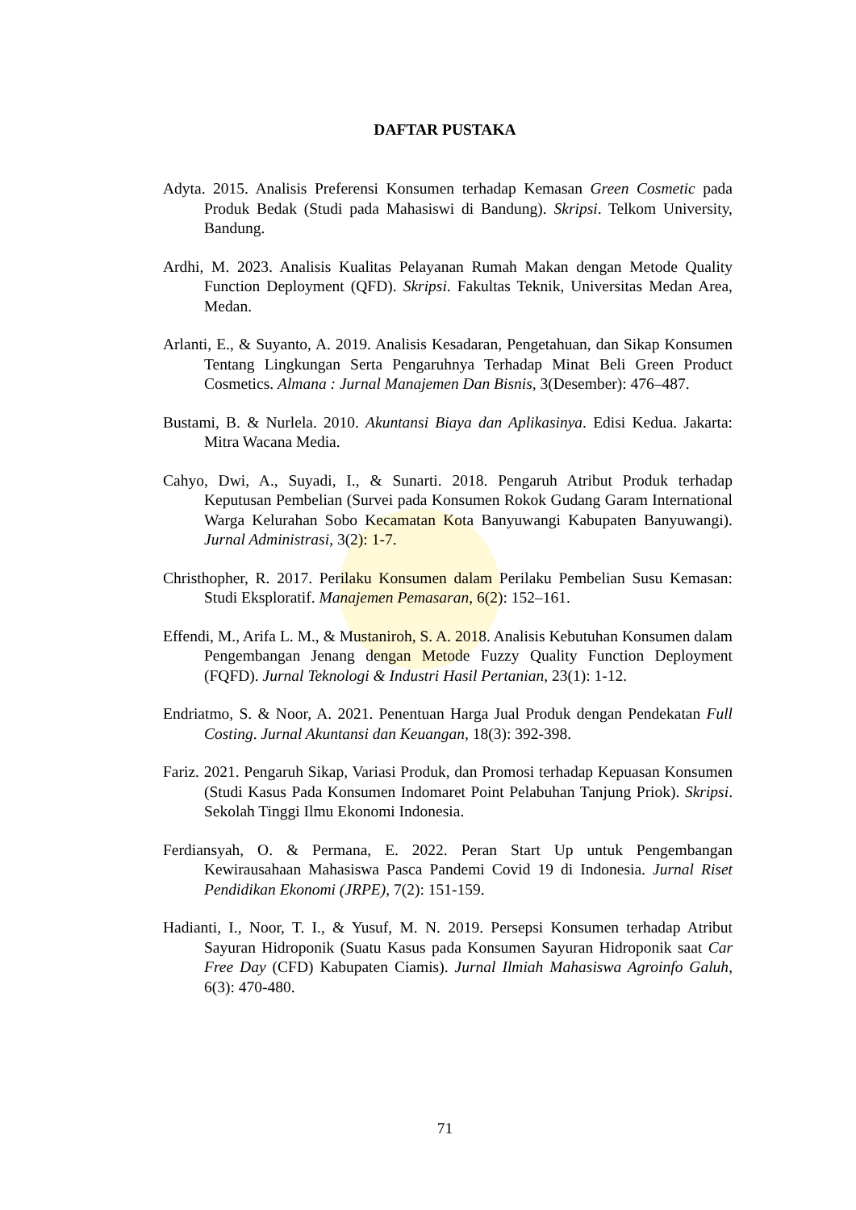DAFTAR PUSTAKA
Adyta. 2015. Analisis Preferensi Konsumen terhadap Kemasan Green Cosmetic pada Produk Bedak (Studi pada Mahasiswi di Bandung). Skripsi. Telkom University, Bandung.
Ardhi, M. 2023. Analisis Kualitas Pelayanan Rumah Makan dengan Metode Quality Function Deployment (QFD). Skripsi. Fakultas Teknik, Universitas Medan Area, Medan.
Arlanti, E., & Suyanto, A. 2019. Analisis Kesadaran, Pengetahuan, dan Sikap Konsumen Tentang Lingkungan Serta Pengaruhnya Terhadap Minat Beli Green Product Cosmetics. Almana : Jurnal Manajemen Dan Bisnis, 3(Desember): 476–487.
Bustami, B. & Nurlela. 2010. Akuntansi Biaya dan Aplikasinya. Edisi Kedua. Jakarta: Mitra Wacana Media.
Cahyo, Dwi, A., Suyadi, I., & Sunarti. 2018. Pengaruh Atribut Produk terhadap Keputusan Pembelian (Survei pada Konsumen Rokok Gudang Garam International Warga Kelurahan Sobo Kecamatan Kota Banyuwangi Kabupaten Banyuwangi). Jurnal Administrasi, 3(2): 1-7.
Christhopher, R. 2017. Perilaku Konsumen dalam Perilaku Pembelian Susu Kemasan: Studi Eksploratif. Manajemen Pemasaran, 6(2): 152–161.
Effendi, M., Arifa L. M., & Mustaniroh, S. A. 2018. Analisis Kebutuhan Konsumen dalam Pengembangan Jenang dengan Metode Fuzzy Quality Function Deployment (FQFD). Jurnal Teknologi & Industri Hasil Pertanian, 23(1): 1-12.
Endriatmo, S. & Noor, A. 2021. Penentuan Harga Jual Produk dengan Pendekatan Full Costing. Jurnal Akuntansi dan Keuangan, 18(3): 392-398.
Fariz. 2021. Pengaruh Sikap, Variasi Produk, dan Promosi terhadap Kepuasan Konsumen (Studi Kasus Pada Konsumen Indomaret Point Pelabuhan Tanjung Priok). Skripsi. Sekolah Tinggi Ilmu Ekonomi Indonesia.
Ferdiansyah, O. & Permana, E. 2022. Peran Start Up untuk Pengembangan Kewirausahaan Mahasiswa Pasca Pandemi Covid 19 di Indonesia. Jurnal Riset Pendidikan Ekonomi (JRPE), 7(2): 151-159.
Hadianti, I., Noor, T. I., & Yusuf, M. N. 2019. Persepsi Konsumen terhadap Atribut Sayuran Hidroponik (Suatu Kasus pada Konsumen Sayuran Hidroponik saat Car Free Day (CFD) Kabupaten Ciamis). Jurnal Ilmiah Mahasiswa Agroinfo Galuh, 6(3): 470-480.
71